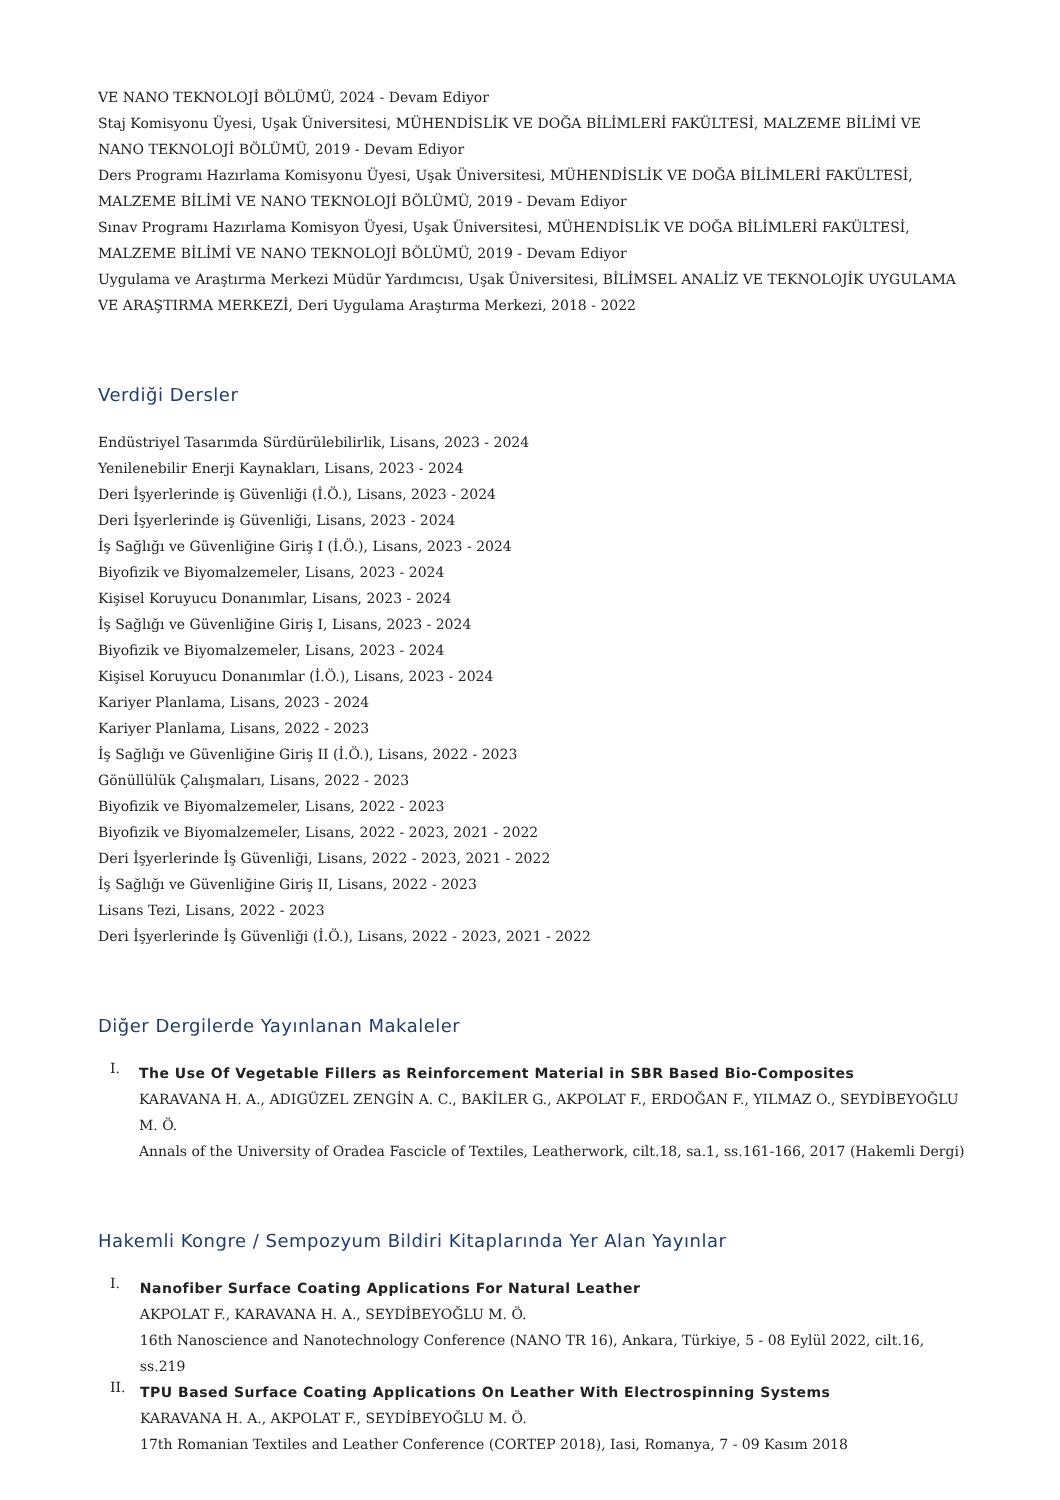VE NANO TEKNOLOJİ BÖLÜMÜ, 2024 - Devam Ediyor
Staj Komisyonu Üyesi, Uşak Üniversitesi, MÜHENDİSLİK VE DOĞA BİLİMLERİ FAKÜLTESİ, MALZEME BİLİMİ VE NANO TEKNOLOJİ BÖLÜMÜ, 2019 - Devam Ediyor
Ders Programı Hazırlama Komisyonu Üyesi, Uşak Üniversitesi, MÜHENDİSLİK VE DOĞA BİLİMLERİ FAKÜLTESİ, MALZEME BİLİMİ VE NANO TEKNOLOJİ BÖLÜMÜ, 2019 - Devam Ediyor
Sınav Programı Hazırlama Komisyon Üyesi, Uşak Üniversitesi, MÜHENDİSLİK VE DOĞA BİLİMLERİ FAKÜLTESİ, MALZEME BİLİMİ VE NANO TEKNOLOJİ BÖLÜMÜ, 2019 - Devam Ediyor
Uygulama ve Araştırma Merkezi Müdür Yardımcısı, Uşak Üniversitesi, BİLİMSEL ANALİZ VE TEKNOLOJİK UYGULAMA VE ARAŞTIRMA MERKEZİ, Deri Uygulama Araştırma Merkezi, 2018 - 2022
Verdiği Dersler
Endüstriyel Tasarımda Sürdürülebilirlik, Lisans, 2023 - 2024
Yenilenebilir Enerji Kaynakları, Lisans, 2023 - 2024
Deri İşyerlerinde iş Güvenliği (İ.Ö.), Lisans, 2023 - 2024
Deri İşyerlerinde iş Güvenliği, Lisans, 2023 - 2024
İş Sağlığı ve Güvenliğine Giriş I (İ.Ö.), Lisans, 2023 - 2024
Biyofizik ve Biyomalzemeler, Lisans, 2023 - 2024
Kişisel Koruyucu Donanımlar, Lisans, 2023 - 2024
İş Sağlığı ve Güvenliğine Giriş I, Lisans, 2023 - 2024
Biyofizik ve Biyomalzemeler, Lisans, 2023 - 2024
Kişisel Koruyucu Donanımlar (İ.Ö.), Lisans, 2023 - 2024
Kariyer Planlama, Lisans, 2023 - 2024
Kariyer Planlama, Lisans, 2022 - 2023
İş Sağlığı ve Güvenliğine Giriş II (İ.Ö.), Lisans, 2022 - 2023
Gönüllülük Çalışmaları, Lisans, 2022 - 2023
Biyofizik ve Biyomalzemeler, Lisans, 2022 - 2023
Biyofizik ve Biyomalzemeler, Lisans, 2022 - 2023, 2021 - 2022
Deri İşyerlerinde İş Güvenliği, Lisans, 2022 - 2023, 2021 - 2022
İş Sağlığı ve Güvenliğine Giriş II, Lisans, 2022 - 2023
Lisans Tezi, Lisans, 2022 - 2023
Deri İşyerlerinde İş Güvenliği (İ.Ö.), Lisans, 2022 - 2023, 2021 - 2022
Diğer Dergilerde Yayınlanan Makaleler
I.
The Use Of Vegetable Fillers as Reinforcement Material in SBR Based Bio-Composites
KARAVANA H. A., ADIGÜZEL ZENGİN A. C., BAKİLER G., AKPOLAT F., ERDOĞAN F., YILMAZ O., SEYDİBEYOĞLU M. Ö.
Annals of the University of Oradea Fascicle of Textiles, Leatherwork, cilt.18, sa.1, ss.161-166, 2017 (Hakemli Dergi)
Hakemli Kongre / Sempozyum Bildiri Kitaplarında Yer Alan Yayınlar
I.
Nanofiber Surface Coating Applications For Natural Leather
AKPOLAT F., KARAVANA H. A., SEYDİBEYOĞLU M. Ö.
16th Nanoscience and Nanotechnology Conference (NANO TR 16), Ankara, Türkiye, 5 - 08 Eylül 2022, cilt.16, ss.219
II.
TPU Based Surface Coating Applications On Leather With Electrospinning Systems
KARAVANA H. A., AKPOLAT F., SEYDİBEYOĞLU M. Ö.
17th Romanian Textiles and Leather Conference (CORTEP 2018), Iasi, Romanya, 7 - 09 Kasım 2018